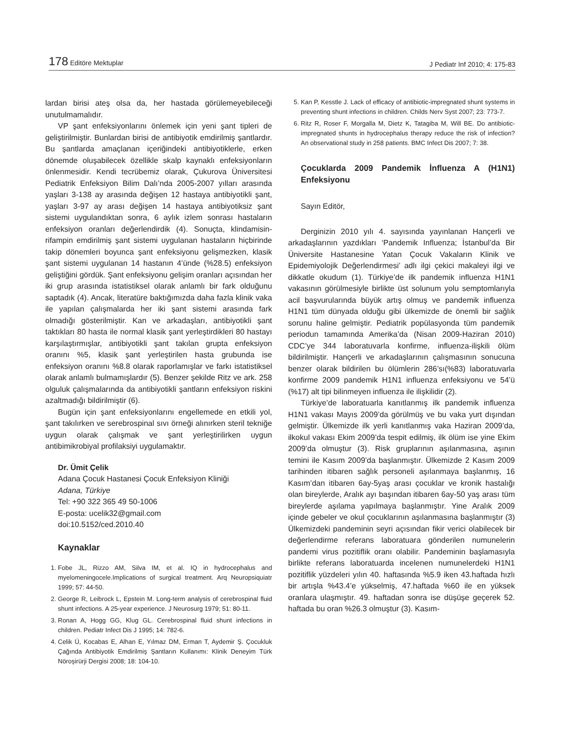178 Editöre Mektuplar
J Pediatr Inf 2010; 4: 175-83
lardan birisi ateş olsa da, her hastada görülemeyebileceği unutulmamalıdır.
VP şant enfeksiyonlarını önlemek için yeni şant tipleri de geliştirilmiştir. Bunlardan birisi de antibiyotik emdirilmiş şantlardır. Bu şantlarda amaçlanan içeriğindeki antibiyotiklerle, erken dönemde oluşabilecek özellikle skalp kaynaklı enfeksiyonların önlenmesidir. Kendi tecrübemiz olarak, Çukurova Üniversitesi Pediatrik Enfeksiyon Bilim Dalı’nda 2005-2007 yılları arasında yaşları 3-138 ay arasında değişen 12 hastaya antibiyotikli şant, yaşları 3-97 ay arası değişen 14 hastaya antibiyotiksiz şant sistemi uygulandıktan sonra, 6 aylık izlem sonrası hastaların enfeksiyon oranları değerlendirdik (4). Sonuçta, klindamisin-rifampin emdirilmiş şant sistemi uygulanan hastaların hiçbirinde takip dönemleri boyunca şant enfeksiyonu gelişmezken, klasik şant sistemi uygulanan 14 hastanın 4’ünde (%28.5) enfeksiyon geliştiğini gördük. Şant enfeksiyonu gelişim oranları açısından her iki grup arasında istatistiksel olarak anlamlı bir fark olduğunu saptadık (4). Ancak, literatüre baktığımızda daha fazla klinik vaka ile yapılan çalışmalarda her iki şant sistemi arasında fark olmadığı gösterilmiştir. Kan ve arkadaşları, antibiyotikli şant taktıkları 80 hasta ile normal klasik şant yerleştirdikleri 80 hastayı karşılaştırmışlar, antibiyotikli şant takılan grupta enfeksiyon oranını %5, klasik şant yerleştirilen hasta grubunda ise enfeksiyon oranını %8.8 olarak raporlamışlar ve farkı istatistiksel olarak anlamlı bulmamışlardır (5). Benzer şekilde Ritz ve ark. 258 olguluk çalışmalarında da antibiyotikli şantların enfeksiyon riskini azaltmadığı bildirilmiştir (6).
Bugün için şant enfeksiyonlarını engellemede en etkili yol, şant takılırken ve serebrospinal sıvı örneği alınırken steril tekniğe uygun olarak çalışmak ve şant yerleştirilirken uygun antibimikrobiyal profilaksiyi uygulamaktır.
Dr. Ümit Çelik
Adana Çocuk Hastanesi Çocuk Enfeksiyon Kliniği
Adana, Türkiye
Tel: +90 322 365 49 50-1006
E-posta: ucelik32@gmail.com
doi:10.5152/ced.2010.40
Kaynaklar
1. Fobe JL, Rizzo AM, Silva IM, et al. IQ in hydrocephalus and myelomeningocele.Implications of surgical treatment. Arq Neuropsiquiatr 1999; 57: 44-50.
2. George R, Leibrock L, Epstein M. Long-term analysis of cerebrospinal fluid shunt infections. A 25-year experience. J Neurosurg 1979; 51: 80-11.
3. Ronan A, Hogg GG, Klug GL. Cerebrospinal fluid shunt infections in children. Pediatr Infect Dis J 1995; 14: 782-6.
4. Celik Ü, Kocabas E, Alhan E, Yılmaz DM, Erman T, Aydemir Ş. Çocukluk Çağında Antibiyotik Emdirilmiş Şantların Kullanımı: Klinik Deneyim Türk Nöroşirürji Dergisi 2008; 18: 104-10.
5. Kan P, Kesstle J. Lack of efficacy of antibiotic-impregnated shunt systems in preventing shunt infections in children. Childs Nerv Syst 2007; 23: 773-7.
6. Ritz R, Roser F, Morgalla M, Dietz K, Tatagiba M, Will BE. Do antibiotic-impregnated shunts in hydrocephalus therapy reduce the risk of infection? An observational study in 258 patients. BMC Infect Dis 2007; 7: 38.
Çocuklarda 2009 Pandemik İnfluenza A (H1N1) Enfeksiyonu
Sayın Editör,
Derginizin 2010 yılı 4. sayısında yayınlanan Hançerli ve arkadaşlarının yazdıkları ‘Pandemik Influenza; İstanbul’da Bir Üniversite Hastanesine Yatan Çocuk Vakaların Klinik ve Epidemiyolojik Değerlendirmesi’ adlı ilgi çekici makaleyi ilgi ve dikkatle okudum (1). Türkiye’de ilk pandemik influenza H1N1 vakasının görülmesiyle birlikte üst solunum yolu semptomlarıyla acil başvurularında büyük artış olmuş ve pandemik influenza H1N1 tüm dünyada olduğu gibi ülkemizde de önemli bir sağlık sorunu haline gelmiştir. Pediatrik popülasyonda tüm pandemik periodun tamamında Amerika’da (Nisan 2009-Haziran 2010) CDC’ye 344 laboratuvarla konfirme, influenza-ilişkili ölüm bildirilmiştir. Hançerli ve arkadaşlarının çalışmasının sonucuna benzer olarak bildirilen bu ölümlerin 286’sı(%83) laboratuvarla konfirme 2009 pandemik H1N1 influenza enfeksiyonu ve 54’ü (%17) alt tipi bilinmeyen influenza ile ilişkilidir (2).
Türkiye’de laboratuarla kanıtlanmış ilk pandemik influenza H1N1 vakası Mayıs 2009’da görülmüş ve bu vaka yurt dışından gelmiştir. Ülkemizde ilk yerli kanıtlanmış vaka Haziran 2009’da, ilkokul vakası Ekim 2009’da tespit edilmiş, ilk ölüm ise yine Ekim 2009’da olmuştur (3). Risk gruplarının aşılanmasına, aşının temini ile Kasım 2009’da başlanmıştır. Ülkemizde 2 Kasım 2009 tarihinden itibaren sağlık personeli aşılanmaya başlanmış, 16 Kasım’dan itibaren 6ay-5yaş arası çocuklar ve kronik hastalığı olan bireylerde, Aralık ayı başından itibaren 6ay-50 yaş arası tüm bireylerde aşılama yapılmaya başlanmıştır. Yine Aralık 2009 içinde gebeler ve okul çocuklarının aşılanmasına başlanmıştır (3) Ülkemizdeki pandeminin seyri açısından fikir verici olabilecek bir değerlendirme referans laboratuara gönderilen numunelerin pandemi virus pozitiflik oranı olabilir. Pandeminin başlamasıyla birlikte referans laboratuarda incelenen numunelerdeki H1N1 pozitiflik yüzdeleri yılın 40. haftasında %5.9 iken 43.haftada hızlı bir artışla %43.4’e yükselmiş, 47.haftada %60 ile en yüksek oranlara ulaşmıştır. 49. haftadan sonra ise düşüşe geçerek 52. haftada bu oran %26.3 olmuştur (3). Kasım-